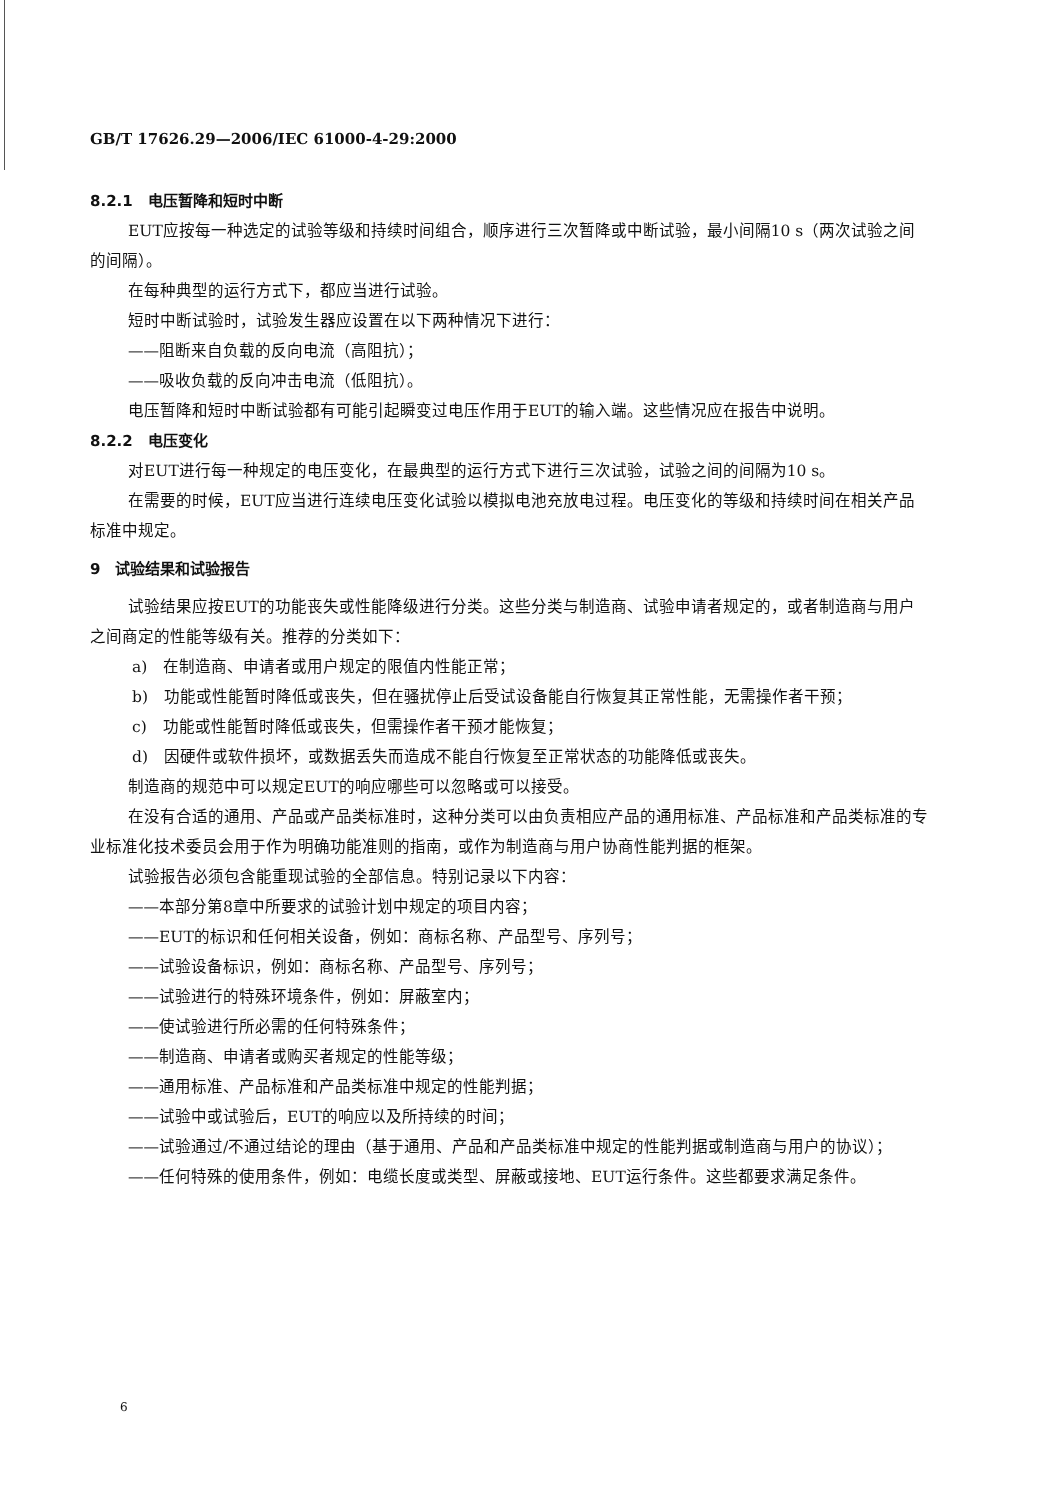GB/T 17626.29—2006/IEC 61000-4-29:2000
8.2.1　电压暂降和短时中断
EUT应按每一种选定的试验等级和持续时间组合，顺序进行三次暂降或中断试验，最小间隔10 s（两次试验之间的间隔）。
在每种典型的运行方式下，都应当进行试验。
短时中断试验时，试验发生器应设置在以下两种情况下进行：
——阻断来自负载的反向电流（高阻抗）；
——吸收负载的反向冲击电流（低阻抗）。
电压暂降和短时中断试验都有可能引起瞬变过电压作用于EUT的输入端。这些情况应在报告中说明。
8.2.2　电压变化
对EUT进行每一种规定的电压变化，在最典型的运行方式下进行三次试验，试验之间的间隔为10 s。
在需要的时候，EUT应当进行连续电压变化试验以模拟电池充放电过程。电压变化的等级和持续时间在相关产品标准中规定。
9　试验结果和试验报告
试验结果应按EUT的功能丧失或性能降级进行分类。这些分类与制造商、试验申请者规定的，或者制造商与用户之间商定的性能等级有关。推荐的分类如下：
a)　在制造商、申请者或用户规定的限值内性能正常；
b)　功能或性能暂时降低或丧失，但在骚扰停止后受试设备能自行恢复其正常性能，无需操作者干预；
c)　功能或性能暂时降低或丧失，但需操作者干预才能恢复；
d)　因硬件或软件损坏，或数据丢失而造成不能自行恢复至正常状态的功能降低或丧失。
制造商的规范中可以规定EUT的响应哪些可以忽略或可以接受。
在没有合适的通用、产品或产品类标准时，这种分类可以由负责相应产品的通用标准、产品标准和产品类标准的专业标准化技术委员会用于作为明确功能准则的指南，或作为制造商与用户协商性能判据的框架。
试验报告必须包含能重现试验的全部信息。特别记录以下内容：
——本部分第8章中所要求的试验计划中规定的项目内容；
——EUT的标识和任何相关设备，例如：商标名称、产品型号、序列号；
——试验设备标识，例如：商标名称、产品型号、序列号；
——试验进行的特殊环境条件，例如：屏蔽室内；
——使试验进行所必需的任何特殊条件；
——制造商、申请者或购买者规定的性能等级；
——通用标准、产品标准和产品类标准中规定的性能判据；
——试验中或试验后，EUT的响应以及所持续的时间；
——试验通过/不通过结论的理由（基于通用、产品和产品类标准中规定的性能判据或制造商与用户的协议）；
——任何特殊的使用条件，例如：电缆长度或类型、屏蔽或接地、EUT运行条件。这些都要求满足条件。
6